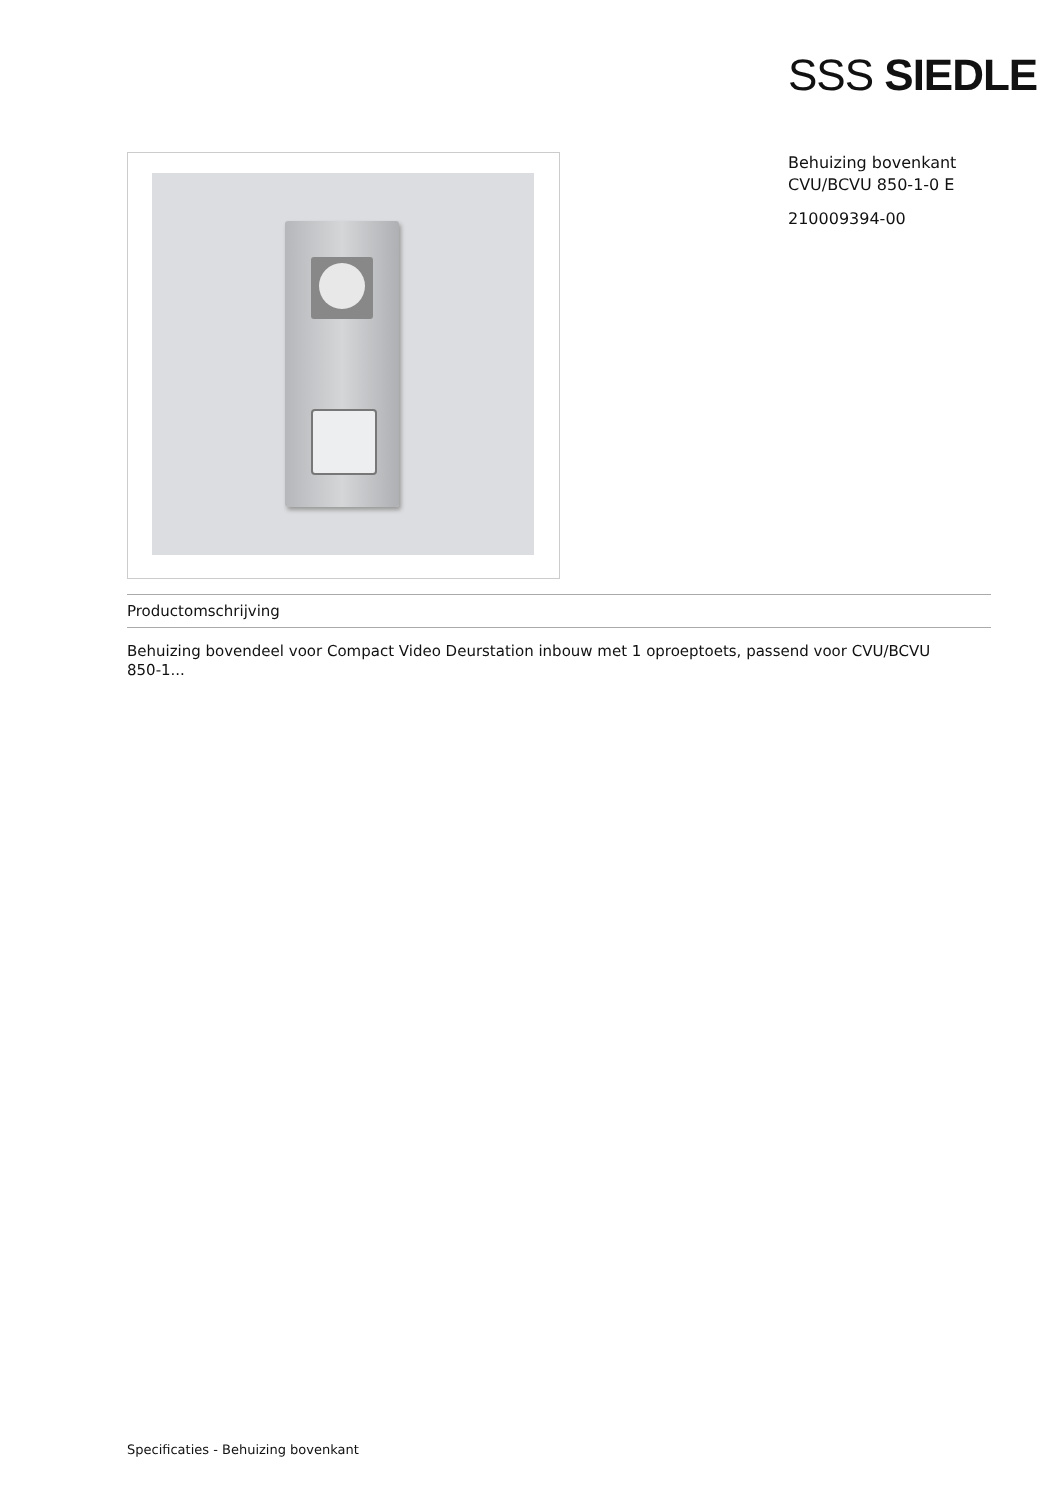SSS SIEDLE
Behuizing bovenkant
CVU/BCVU 850-1-0 E
210009394-00
Productomschrijving
Behuizing bovendeel voor Compact Video Deurstation inbouw met 1 oproeptoets, passend voor CVU/BCVU 850-1...
Specificaties - Behuizing bovenkant